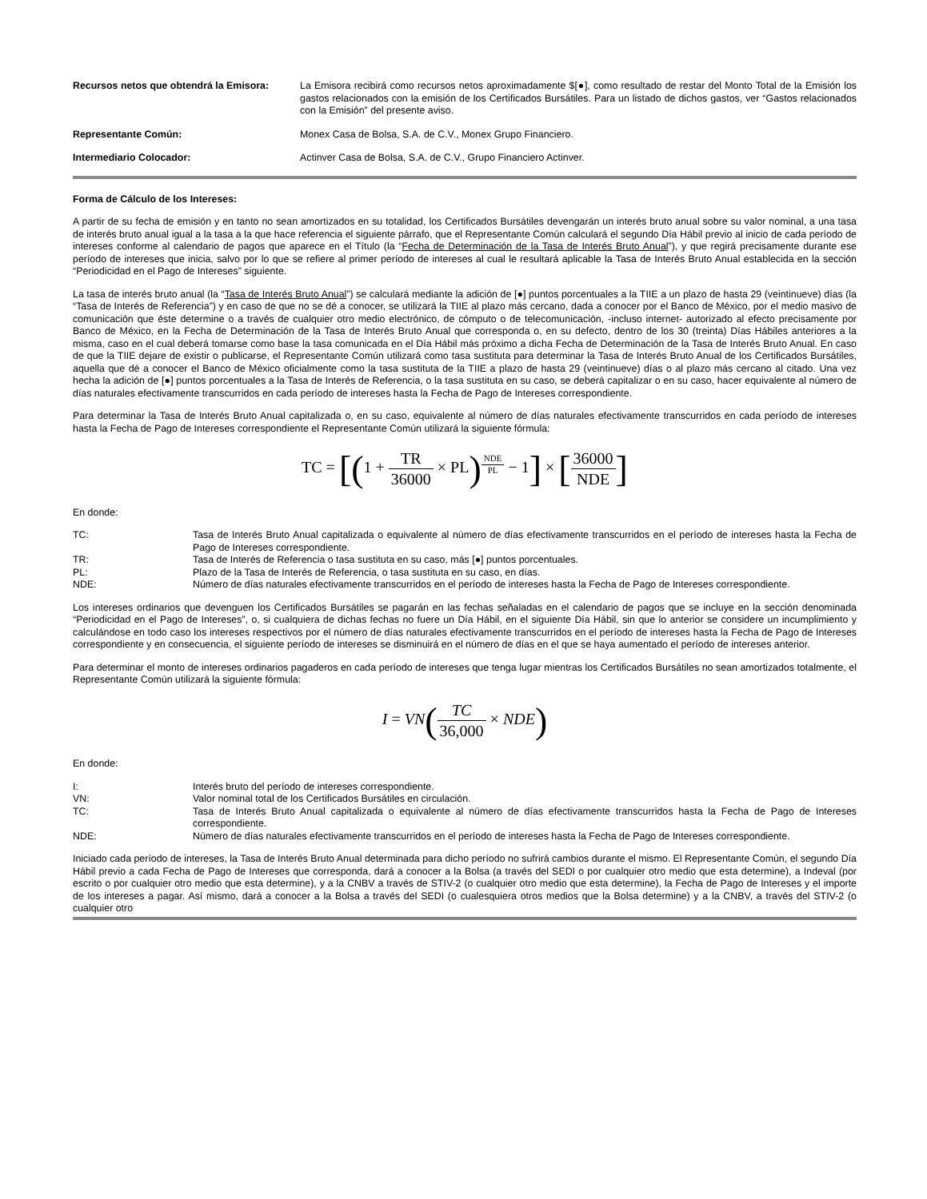Recursos netos que obtendrá la Emisora:
La Emisora recibirá como recursos netos aproximadamente $[●], como resultado de restar del Monto Total de la Emisión los gastos relacionados con la emisión de los Certificados Bursátiles. Para un listado de dichos gastos, ver “Gastos relacionados con la Emisión” del presente aviso.
Representante Común: Monex Casa de Bolsa, S.A. de C.V., Monex Grupo Financiero.
Intermediario Colocador: Actinver Casa de Bolsa, S.A. de C.V., Grupo Financiero Actinver.
Forma de Cálculo de los Intereses:
A partir de su fecha de emisión y en tanto no sean amortizados en su totalidad, los Certificados Bursátiles devengarán un interés bruto anual sobre su valor nominal, a una tasa de interés bruto anual igual a la tasa a la que hace referencia el siguiente párrafo, que el Representante Común calculará el segundo Día Hábil previo al inicio de cada período de intereses conforme al calendario de pagos que aparece en el Título (la “Fecha de Determinación de la Tasa de Interés Bruto Anual”), y que regirá precisamente durante ese período de intereses que inicia, salvo por lo que se refiere al primer período de intereses al cual le resultará aplicable la Tasa de Interés Bruto Anual establecida en la sección “Periodicidad en el Pago de Intereses” siguiente.
La tasa de interés bruto anual (la “Tasa de Interés Bruto Anual”) se calculará mediante la adición de [●] puntos porcentuales a la TIIE a un plazo de hasta 29 (veintinueve) días (la “Tasa de Interés de Referencia”) y en caso de que no se dé a conocer, se utilizará la TIIE al plazo más cercano, dada a conocer por el Banco de México, por el medio masivo de comunicación que éste determine o a través de cualquier otro medio electrónico, de cómputo o de telecomunicación, -incluso internet- autorizado al efecto precisamente por Banco de México, en la Fecha de Determinación de la Tasa de Interés Bruto Anual que corresponda o, en su defecto, dentro de los 30 (treinta) Días Hábiles anteriores a la misma, caso en el cual deberá tomarse como base la tasa comunicada en el Día Hábil más próximo a dicha Fecha de Determinación de la Tasa de Interés Bruto Anual. En caso de que la TIIE dejare de existir o publicarse, el Representante Común utilizará como tasa sustituta para determinar la Tasa de Interés Bruto Anual de los Certificados Bursátiles, aquella que dé a conocer el Banco de México oficialmente como la tasa sustituta de la TIIE a plazo de hasta 29 (veintinueve) días o al plazo más cercano al citado. Una vez hecha la adición de [●] puntos porcentuales a la Tasa de Interés de Referencia, o la tasa sustituta en su caso, se deberá capitalizar o en su caso, hacer equivalente al número de días naturales efectivamente transcurridos en cada período de intereses hasta la Fecha de Pago de Intereses correspondiente.
Para determinar la Tasa de Interés Bruto Anual capitalizada o, en su caso, equivalente al número de días naturales efectivamente transcurridos en cada período de intereses hasta la Fecha de Pago de Intereses correspondiente el Representante Común utilizará la siguiente fórmula:
TC = [(1 + TR 36000 × PL)<sup>NDE PL</sup> − 1] × [36000 NDE]
En donde:
TC: Tasa de Interés Bruto Anual capitalizada o equivalente al número de días efectivamente transcurridos en el período de intereses hasta la Fecha de Pago de Intereses correspondiente.
TR: Tasa de Interés de Referencia o tasa sustituta en su caso, más [●] puntos porcentuales.
PL: Plazo de la Tasa de Interés de Referencia, o tasa sustituta en su caso, en días.
NDE: Número de días naturales efectivamente transcurridos en el período de intereses hasta la Fecha de Pago de Intereses correspondiente.
Los intereses ordinarios que devenguen los Certificados Bursátiles se pagarán en las fechas señaladas en el calendario de pagos que se incluye en la sección denominada “Periodicidad en el Pago de Intereses”, o, si cualquiera de dichas fechas no fuere un Día Hábil, en el siguiente Día Hábil, sin que lo anterior se considere un incumplimiento y calculándose en todo caso los intereses respectivos por el número de días naturales efectivamente transcurridos en el período de intereses hasta la Fecha de Pago de Intereses correspondiente y en consecuencia, el siguiente período de intereses se disminuirá en el número de días en el que se haya aumentado el período de intereses anterior.
Para determinar el monto de intereses ordinarios pagaderos en cada período de intereses que tenga lugar mientras los Certificados Bursátiles no sean amortizados totalmente, el Representante Común utilizará la siguiente fórmula:
I = VN(TC 36,000 × NDE)
En donde:
I: Interés bruto del período de intereses correspondiente.
VN: Valor nominal total de los Certificados Bursátiles en circulación.
TC: Tasa de Interés Bruto Anual capitalizada o equivalente al número de días efectivamente transcurridos hasta la Fecha de Pago de Intereses correspondiente.
NDE: Número de días naturales efectivamente transcurridos en el período de intereses hasta la Fecha de Pago de Intereses correspondiente.
Iniciado cada período de intereses, la Tasa de Interés Bruto Anual determinada para dicho período no sufrirá cambios durante el mismo. El Representante Común, el segundo Día Hábil previo a cada Fecha de Pago de Intereses que corresponda, dará a conocer a la Bolsa (a través del SEDI o por cualquier otro medio que esta determine), a Indeval (por escrito o por cualquier otro medio que esta determine), y a la CNBV a través de STIV-2 (o cualquier otro medio que esta determine), la Fecha de Pago de Intereses y el importe de los intereses a pagar. Así mismo, dará a conocer a la Bolsa a través del SEDI (o cualesquiera otros medios que la Bolsa determine) y a la CNBV, a través del STIV-2 (o cualquier otro